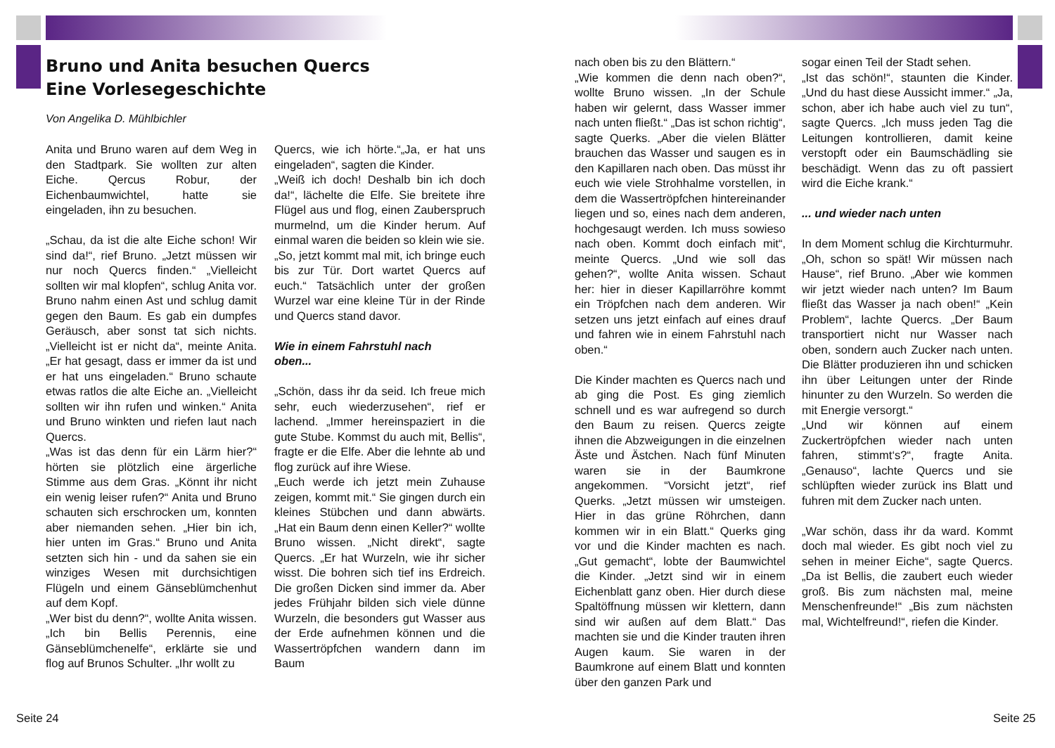Bruno und Anita besuchen Quercs
Eine Vorlesegeschichte
Von Angelika D. Mühlbichler
Anita und Bruno waren auf dem Weg in den Stadtpark. Sie wollten zur alten Eiche. Qercus Robur, der Eichenbaumwichtel, hatte sie eingeladen, ihn zu besuchen.
„Schau, da ist die alte Eiche schon! Wir sind da!“, rief Bruno. „Jetzt müssen wir nur noch Quercs finden.“ „Vielleicht sollten wir mal klopfen“, schlug Anita vor. Bruno nahm einen Ast und schlug damit gegen den Baum. Es gab ein dumpfes Geräusch, aber sonst tat sich nichts. „Vielleicht ist er nicht da“, meinte Anita. „Er hat gesagt, dass er immer da ist und er hat uns eingeladen.“ Bruno schaute etwas ratlos die alte Eiche an. „Vielleicht sollten wir ihn rufen und winken.“ Anita und Bruno winkten und riefen laut nach Quercs.
„Was ist das denn für ein Lärm hier?“ hörten sie plötzlich eine ärgerliche Stimme aus dem Gras. „Könnt ihr nicht ein wenig leiser rufen?“ Anita und Bruno schauten sich erschrocken um, konnten aber niemanden sehen. „Hier bin ich, hier unten im Gras.“ Bruno und Anita setzten sich hin - und da sahen sie ein winziges Wesen mit durchsichtigen Flügeln und einem Gänseblümchenhut auf dem Kopf.
„Wer bist du denn?“, wollte Anita wissen. „Ich bin Bellis Perennis, eine Gänseblümchenelfe“, erklärte sie und flog auf Brunos Schulter. „Ihr wollt zu
Quercs, wie ich hörte.“„Ja, er hat uns eingeladen“, sagten die Kinder.
„Weiß ich doch! Deshalb bin ich doch da!“, lächelte die Elfe. Sie breitete ihre Flügel aus und flog, einen Zauberspruch murmelnd, um die Kinder herum. Auf einmal waren die beiden so klein wie sie.
„So, jetzt kommt mal mit, ich bringe euch bis zur Tür. Dort wartet Quercs auf euch.“ Tatsächlich unter der großen Wurzel war eine kleine Tür in der Rinde und Quercs stand davor.
Wie in einem Fahrstuhl nach
oben...
„Schön, dass ihr da seid. Ich freue mich sehr, euch wiederzusehen“, rief er lachend. „Immer hereinspaziert in die gute Stube. Kommst du auch mit, Bellis“, fragte er die Elfe. Aber die lehnte ab und flog zurück auf ihre Wiese.
„Euch werde ich jetzt mein Zuhause zeigen, kommt mit.“ Sie gingen durch ein kleines Stübchen und dann abwärts. „Hat ein Baum denn einen Keller?“ wollte Bruno wissen. „Nicht direkt“, sagte Quercs. „Er hat Wurzeln, wie ihr sicher wisst. Die bohren sich tief ins Erdreich. Die großen Dicken sind immer da. Aber jedes Frühjahr bilden sich viele dünne Wurzeln, die besonders gut Wasser aus der Erde aufnehmen können und die Wassertröpfchen wandern dann im Baum
nach oben bis zu den Blättern.“
„Wie kommen die denn nach oben?“, wollte Bruno wissen. „In der Schule haben wir gelernt, dass Wasser immer nach unten fließt.“ „Das ist schon richtig“, sagte Querks. „Aber die vielen Blätter brauchen das Wasser und saugen es in den Kapillaren nach oben. Das müsst ihr euch wie viele Strohhalme vorstellen, in dem die Wassertröpfchen hintereinander liegen und so, eines nach dem anderen, hochgesaugt werden. Ich muss sowieso nach oben. Kommt doch einfach mit“, meinte Quercs. „Und wie soll das gehen?“, wollte Anita wissen. Schaut her: hier in dieser Kapillarröhre kommt ein Tröpfchen nach dem anderen. Wir setzen uns jetzt einfach auf eines drauf und fahren wie in einem Fahrstuhl nach oben.“
Die Kinder machten es Quercs nach und ab ging die Post. Es ging ziemlich schnell und es war aufregend so durch den Baum zu reisen. Quercs zeigte ihnen die Abzweigungen in die einzelnen Äste und Ästchen. Nach fünf Minuten waren sie in der Baumkrone angekommen. “Vorsicht jetzt“, rief Querks. „Jetzt müssen wir umsteigen. Hier in das grüne Röhrchen, dann kommen wir in ein Blatt.“ Querks ging vor und die Kinder machten es nach. „Gut gemacht“, lobte der Baumwichtel die Kinder. „Jetzt sind wir in einem Eichenblatt ganz oben. Hier durch diese Spaltöffnung müssen wir klettern, dann sind wir außen auf dem Blatt.“ Das machten sie und die Kinder trauten ihren Augen kaum. Sie waren in der Baumkrone auf einem Blatt und konnten über den ganzen Park und
sogar einen Teil der Stadt sehen.
„Ist das schön!“, staunten die Kinder. „Und du hast diese Aussicht immer.“ „Ja, schon, aber ich habe auch viel zu tun“, sagte Quercs. „Ich muss jeden Tag die Leitungen kontrollieren, damit keine verstopft oder ein Baumschädling sie beschädigt. Wenn das zu oft passiert wird die Eiche krank.“
... und wieder nach unten
In dem Moment schlug die Kirchturmuhr. „Oh, schon so spät! Wir müssen nach Hause“, rief Bruno. „Aber wie kommen wir jetzt wieder nach unten? Im Baum fließt das Wasser ja nach oben!“ „Kein Problem“, lachte Quercs. „Der Baum transportiert nicht nur Wasser nach oben, sondern auch Zucker nach unten. Die Blätter produzieren ihn und schicken ihn über Leitungen unter der Rinde hinunter zu den Wurzeln. So werden die mit Energie versorgt.“
„Und wir können auf einem Zuckertröpfchen wieder nach unten fahren, stimmt‘s?“, fragte Anita. „Genauso“, lachte Quercs und sie schlüpften wieder zurück ins Blatt und fuhren mit dem Zucker nach unten.
„War schön, dass ihr da ward. Kommt doch mal wieder. Es gibt noch viel zu sehen in meiner Eiche“, sagte Quercs. „Da ist Bellis, die zaubert euch wieder groß. Bis zum nächsten mal, meine Menschenfreunde!“ „Bis zum nächsten mal, Wichtelfreund!“, riefen die Kinder.
Seite 24 Seite 25